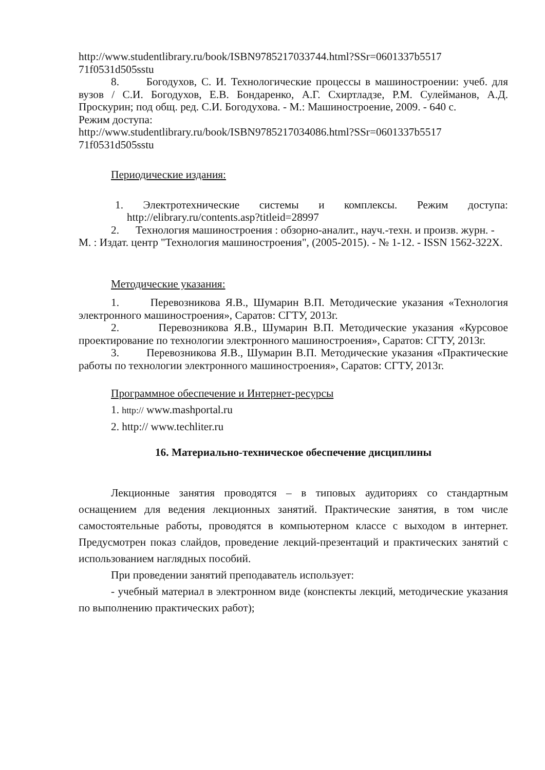http://www.studentlibrary.ru/book/ISBN9785217033744.html?SSr=0601337b5517 71f0531d505sstu
8. Богодухов, С. И. Технологические процессы в машиностроении: учеб. для вузов / С.И. Богодухов, Е.В. Бондаренко, А.Г. Схиртладзе, Р.М. Сулейманов, А.Д. Проскурин; под общ. ред. С.И. Богодухова. - М.: Машиностроение, 2009. - 640 с.
Режим доступа:
http://www.studentlibrary.ru/book/ISBN9785217034086.html?SSr=0601337b5517 71f0531d505sstu
Периодические издания:
1. Электротехнические системы и комплексы. Режим доступа: http://elibrary.ru/contents.asp?titleid=28997
2. Технология машиностроения : обзорно-аналит., науч.-техн. и произв. журн. - М. : Издат. центр "Технология машиностроения", (2005-2015). - № 1-12. - ISSN 1562-322X.
Методические указания:
1. Перевозникова Я.В., Шумарин В.П. Методические указания «Технология электронного машиностроения», Саратов: СГТУ, 2013г.
2. Перевозникова Я.В., Шумарин В.П. Методические указания «Курсовое проектирование по технологии электронного машиностроения», Саратов: СГТУ, 2013г.
3. Перевозникова Я.В., Шумарин В.П. Методические указания «Практические работы по технологии электронного машиностроения», Саратов: СГТУ, 2013г.
Программное обеспечение и Интернет-ресурсы
1. http:// www.mashportal.ru
2. http:// www.techliter.ru
16. Материально-техническое обеспечение дисциплины
Лекционные занятия проводятся – в типовых аудиториях со стандартным оснащением для ведения лекционных занятий. Практические занятия, в том числе самостоятельные работы, проводятся в компьютерном классе с выходом в интернет. Предусмотрен показ слайдов, проведение лекций-презентаций и практических занятий с использованием наглядных пособий.
При проведении занятий преподаватель использует:
- учебный материал в электронном виде (конспекты лекций, методические указания по выполнению практических работ);